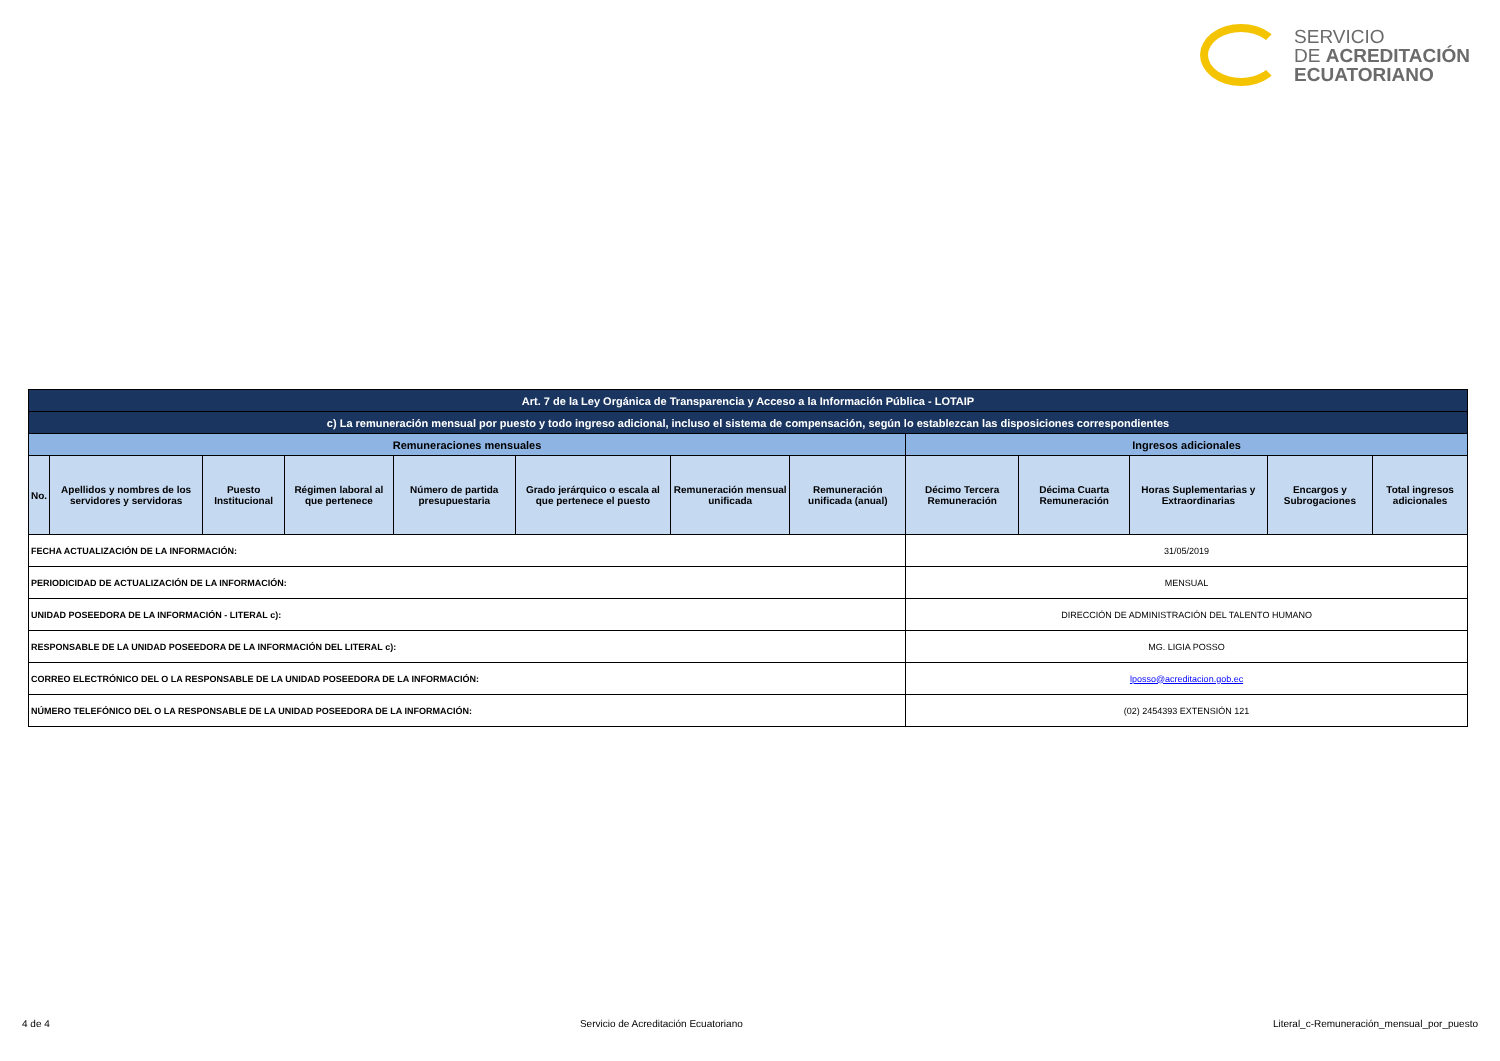SERVICIO
DE ACREDITACIÓN
ECUATORIANO
| Art. 7 de la Ley Orgánica de Transparencia y Acceso a la Información Pública - LOTAIP | | | | | | | | | | | | |
| c) La remuneración mensual por puesto y todo ingreso adicional, incluso el sistema de compensación, según lo establezcan las disposiciones correspondientes | | | | | | | | | | | | |
| Remuneraciones mensuales | | | | | | | | Ingresos adicionales | | | | |
| No. | Apellidos y nombres de los servidores y servidoras | Puesto Institucional | Régimen laboral al que pertenece | Número de partida presupuestaria | Grado jerárquico o escala al que pertenece el puesto | Remuneración mensual unificada | Remuneración unificada (anual) | Décimo Tercera Remuneración | Décima Cuarta Remuneración | Horas Suplementarias y Extraordinarias | Encargos y Subrogaciones | Total ingresos adicionales |
| FECHA ACTUALIZACIÓN DE LA INFORMACIÓN: | | | | | | | | 31/05/2019 | | | | |
| PERIODICIDAD DE ACTUALIZACIÓN DE LA INFORMACIÓN: | | | | | | | | MENSUAL | | | | |
| UNIDAD POSEEDORA DE LA INFORMACIÓN - LITERAL c): | | | | | | | | DIRECCIÓN DE ADMINISTRACIÓN DEL TALENTO HUMANO | | | | |
| RESPONSABLE DE LA UNIDAD POSEEDORA DE LA INFORMACIÓN DEL LITERAL c): | | | | | | | | MG. LIGIA POSSO | | | | |
| CORREO ELECTRÓNICO DEL O LA RESPONSABLE DE LA UNIDAD POSEEDORA DE LA INFORMACIÓN: | | | | | | | | lposso@acreditacion.gob.ec | | | | |
| NÚMERO TELEFÓNICO DEL O LA RESPONSABLE DE LA UNIDAD POSEEDORA DE LA INFORMACIÓN: | | | | | | | | (02) 2454393 EXTENSIÓN 121 | | | | |
4 de 4 Servicio de Acreditación Ecuatoriano Literal_c-Remuneración_mensual_por_puesto